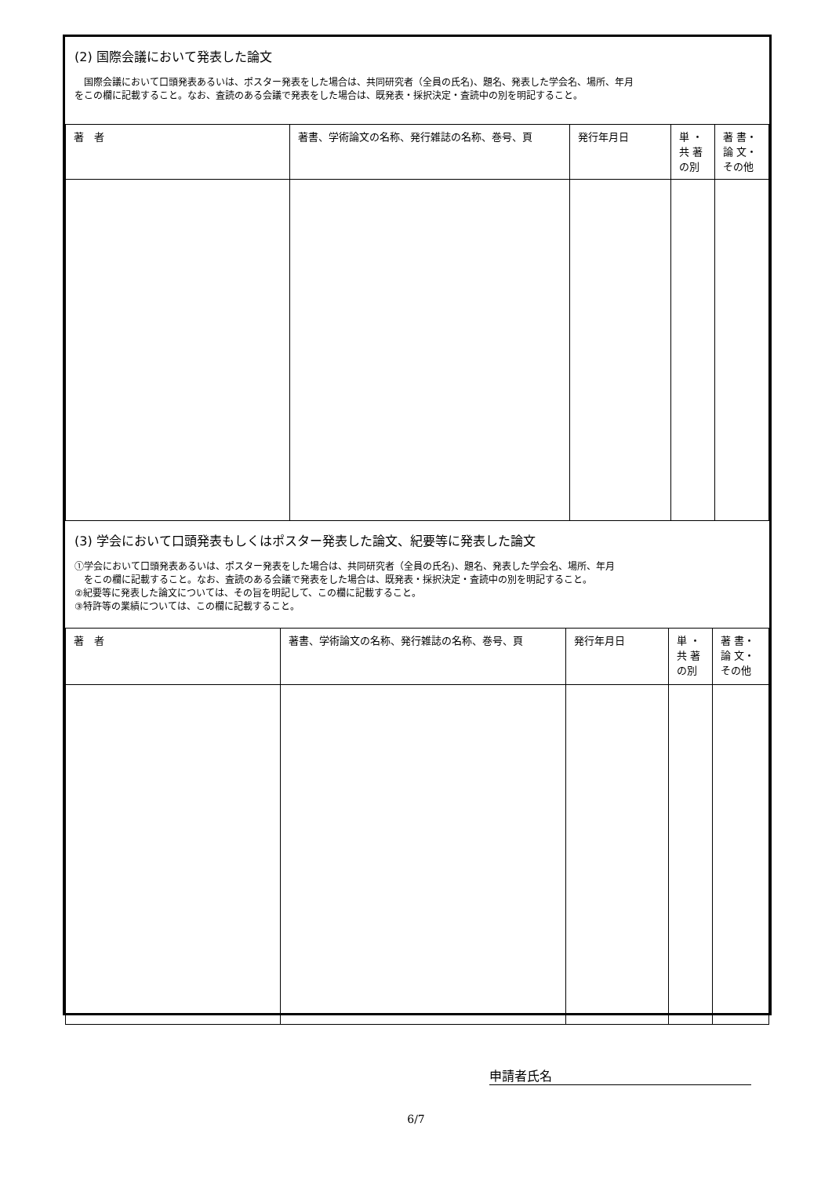(2) 国際会議において発表した論文
　国際会議において口頭発表あるいは、ポスター発表をした場合は、共同研究者（全員の氏名)、題名、発表した学会名、場所、年月
をこの欄に記載すること。なお、査読のある会議で発表をした場合は、既発表・採択決定・査読中の別を明記すること。
| 著 者 | 著書、学術論文の名称、発行雑誌の名称、巻号、頁 | 発行年月日 | 単 ・ 共 著 の別 | 著 書・ 論 文・ その他 |
| --- | --- | --- | --- | --- |
(3) 学会において口頭発表もしくはポスター発表した論文、紀要等に発表した論文
①学会において口頭発表あるいは、ポスター発表をした場合は、共同研究者（全員の氏名)、題名、発表した学会名、場所、年月
　をこの欄に記載すること。なお、査読のある会議で発表をした場合は、既発表・採択決定・査読中の別を明記すること。
②紀要等に発表した論文については、その旨を明記して、この欄に記載すること。
③特許等の業績については、この欄に記載すること。
| 著 者 | 著書、学術論文の名称、発行雑誌の名称、巻号、頁 | 発行年月日 | 単 ・ 共 著 の別 | 著 書・ 論 文・ その他 |
| --- | --- | --- | --- | --- |
申請者氏名
6/7